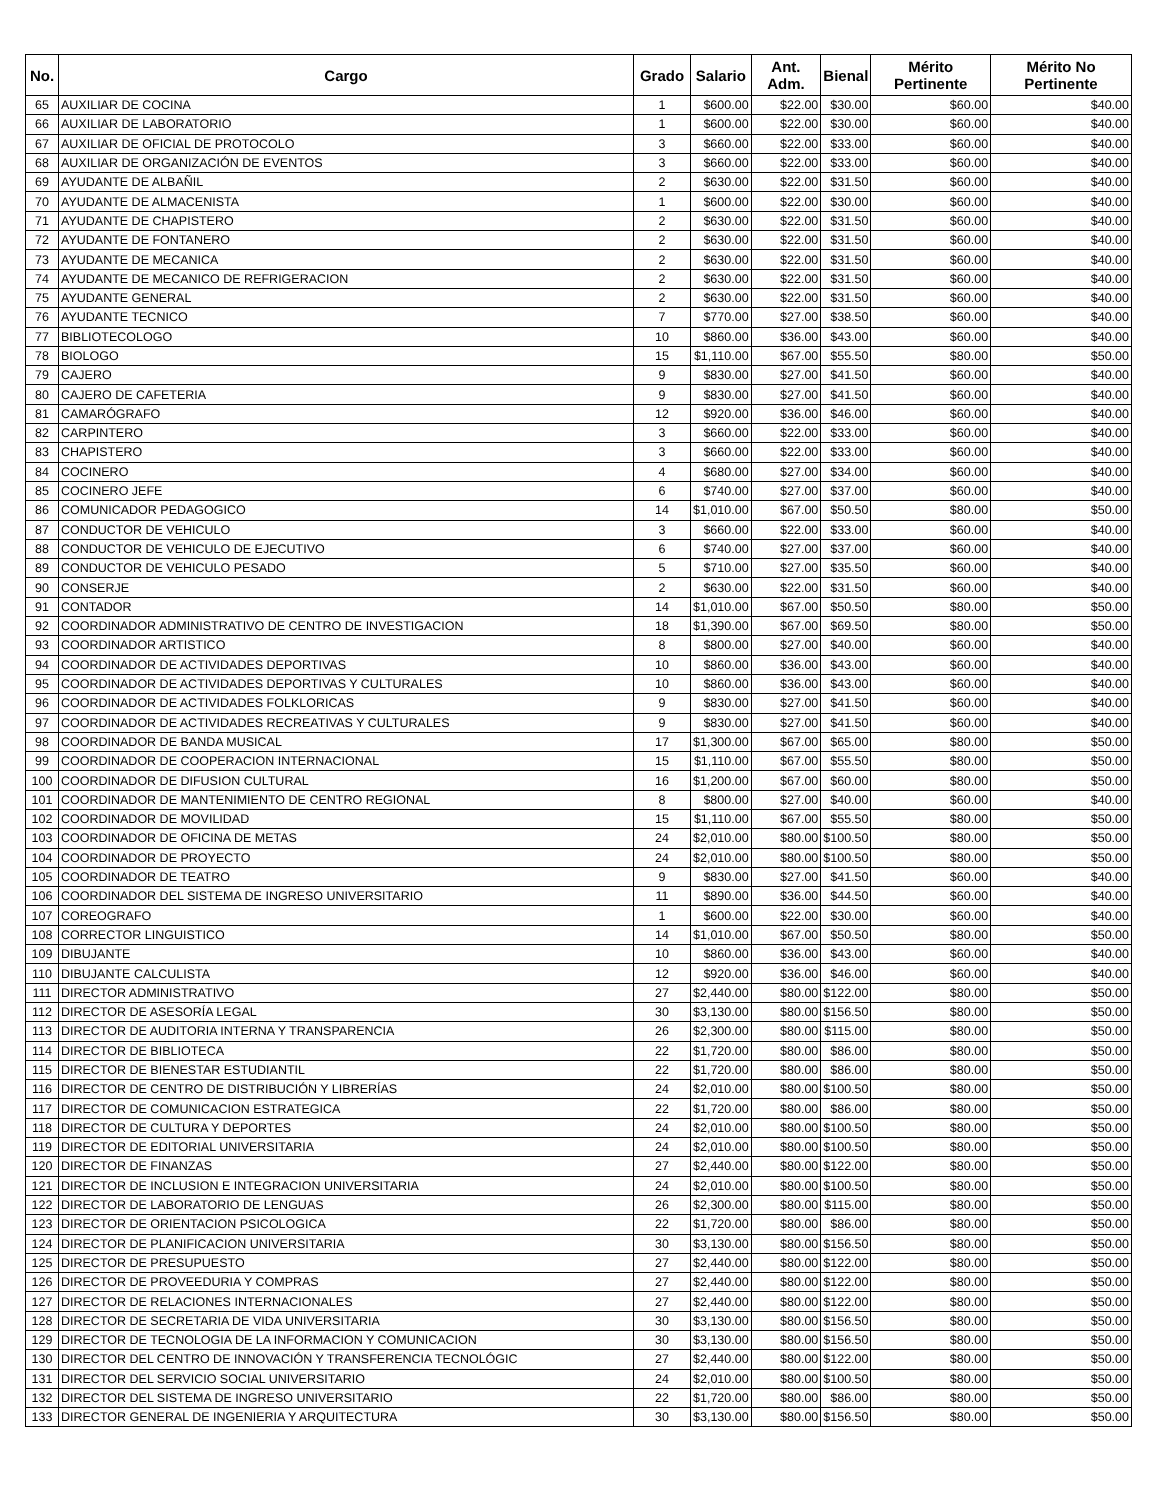| No. | Cargo | Grado | Salario | Ant. Adm. | Bienal | Mérito Pertinente | Mérito No Pertinente |
| --- | --- | --- | --- | --- | --- | --- | --- |
| 65 | AUXILIAR DE COCINA | 1 | $600.00 | $22.00 | $30.00 | $60.00 | $40.00 |
| 66 | AUXILIAR DE LABORATORIO | 1 | $600.00 | $22.00 | $30.00 | $60.00 | $40.00 |
| 67 | AUXILIAR DE OFICIAL DE PROTOCOLO | 3 | $660.00 | $22.00 | $33.00 | $60.00 | $40.00 |
| 68 | AUXILIAR DE ORGANIZACIÓN DE EVENTOS | 3 | $660.00 | $22.00 | $33.00 | $60.00 | $40.00 |
| 69 | AYUDANTE DE ALBAÑIL | 2 | $630.00 | $22.00 | $31.50 | $60.00 | $40.00 |
| 70 | AYUDANTE DE ALMACENISTA | 1 | $600.00 | $22.00 | $30.00 | $60.00 | $40.00 |
| 71 | AYUDANTE DE CHAPISTERO | 2 | $630.00 | $22.00 | $31.50 | $60.00 | $40.00 |
| 72 | AYUDANTE DE FONTANERO | 2 | $630.00 | $22.00 | $31.50 | $60.00 | $40.00 |
| 73 | AYUDANTE DE MECANICA | 2 | $630.00 | $22.00 | $31.50 | $60.00 | $40.00 |
| 74 | AYUDANTE DE MECANICO DE REFRIGERACION | 2 | $630.00 | $22.00 | $31.50 | $60.00 | $40.00 |
| 75 | AYUDANTE GENERAL | 2 | $630.00 | $22.00 | $31.50 | $60.00 | $40.00 |
| 76 | AYUDANTE TECNICO | 7 | $770.00 | $27.00 | $38.50 | $60.00 | $40.00 |
| 77 | BIBLIOTECOLOGO | 10 | $860.00 | $36.00 | $43.00 | $60.00 | $40.00 |
| 78 | BIOLOGO | 15 | $1,110.00 | $67.00 | $55.50 | $80.00 | $50.00 |
| 79 | CAJERO | 9 | $830.00 | $27.00 | $41.50 | $60.00 | $40.00 |
| 80 | CAJERO DE CAFETERIA | 9 | $830.00 | $27.00 | $41.50 | $60.00 | $40.00 |
| 81 | CAMARÓGRAFO | 12 | $920.00 | $36.00 | $46.00 | $60.00 | $40.00 |
| 82 | CARPINTERO | 3 | $660.00 | $22.00 | $33.00 | $60.00 | $40.00 |
| 83 | CHAPISTERO | 3 | $660.00 | $22.00 | $33.00 | $60.00 | $40.00 |
| 84 | COCINERO | 4 | $680.00 | $27.00 | $34.00 | $60.00 | $40.00 |
| 85 | COCINERO JEFE | 6 | $740.00 | $27.00 | $37.00 | $60.00 | $40.00 |
| 86 | COMUNICADOR PEDAGOGICO | 14 | $1,010.00 | $67.00 | $50.50 | $80.00 | $50.00 |
| 87 | CONDUCTOR DE VEHICULO | 3 | $660.00 | $22.00 | $33.00 | $60.00 | $40.00 |
| 88 | CONDUCTOR DE VEHICULO DE EJECUTIVO | 6 | $740.00 | $27.00 | $37.00 | $60.00 | $40.00 |
| 89 | CONDUCTOR DE VEHICULO PESADO | 5 | $710.00 | $27.00 | $35.50 | $60.00 | $40.00 |
| 90 | CONSERJE | 2 | $630.00 | $22.00 | $31.50 | $60.00 | $40.00 |
| 91 | CONTADOR | 14 | $1,010.00 | $67.00 | $50.50 | $80.00 | $50.00 |
| 92 | COORDINADOR ADMINISTRATIVO DE CENTRO DE INVESTIGACION | 18 | $1,390.00 | $67.00 | $69.50 | $80.00 | $50.00 |
| 93 | COORDINADOR ARTISTICO | 8 | $800.00 | $27.00 | $40.00 | $60.00 | $40.00 |
| 94 | COORDINADOR DE ACTIVIDADES DEPORTIVAS | 10 | $860.00 | $36.00 | $43.00 | $60.00 | $40.00 |
| 95 | COORDINADOR DE ACTIVIDADES DEPORTIVAS Y CULTURALES | 10 | $860.00 | $36.00 | $43.00 | $60.00 | $40.00 |
| 96 | COORDINADOR DE ACTIVIDADES FOLKLORICAS | 9 | $830.00 | $27.00 | $41.50 | $60.00 | $40.00 |
| 97 | COORDINADOR DE ACTIVIDADES RECREATIVAS Y CULTURALES | 9 | $830.00 | $27.00 | $41.50 | $60.00 | $40.00 |
| 98 | COORDINADOR DE BANDA MUSICAL | 17 | $1,300.00 | $67.00 | $65.00 | $80.00 | $50.00 |
| 99 | COORDINADOR DE COOPERACION INTERNACIONAL | 15 | $1,110.00 | $67.00 | $55.50 | $80.00 | $50.00 |
| 100 | COORDINADOR DE DIFUSION CULTURAL | 16 | $1,200.00 | $67.00 | $60.00 | $80.00 | $50.00 |
| 101 | COORDINADOR DE MANTENIMIENTO DE CENTRO REGIONAL | 8 | $800.00 | $27.00 | $40.00 | $60.00 | $40.00 |
| 102 | COORDINADOR DE MOVILIDAD | 15 | $1,110.00 | $67.00 | $55.50 | $80.00 | $50.00 |
| 103 | COORDINADOR DE OFICINA DE METAS | 24 | $2,010.00 | $80.00 | $100.50 | $80.00 | $50.00 |
| 104 | COORDINADOR DE PROYECTO | 24 | $2,010.00 | $80.00 | $100.50 | $80.00 | $50.00 |
| 105 | COORDINADOR DE TEATRO | 9 | $830.00 | $27.00 | $41.50 | $60.00 | $40.00 |
| 106 | COORDINADOR DEL SISTEMA DE INGRESO UNIVERSITARIO | 11 | $890.00 | $36.00 | $44.50 | $60.00 | $40.00 |
| 107 | COREOGRAFO | 1 | $600.00 | $22.00 | $30.00 | $60.00 | $40.00 |
| 108 | CORRECTOR LINGUISTICO | 14 | $1,010.00 | $67.00 | $50.50 | $80.00 | $50.00 |
| 109 | DIBUJANTE | 10 | $860.00 | $36.00 | $43.00 | $60.00 | $40.00 |
| 110 | DIBUJANTE CALCULISTA | 12 | $920.00 | $36.00 | $46.00 | $60.00 | $40.00 |
| 111 | DIRECTOR ADMINISTRATIVO | 27 | $2,440.00 | $80.00 | $122.00 | $80.00 | $50.00 |
| 112 | DIRECTOR DE ASESORÍA LEGAL | 30 | $3,130.00 | $80.00 | $156.50 | $80.00 | $50.00 |
| 113 | DIRECTOR DE AUDITORIA INTERNA Y TRANSPARENCIA | 26 | $2,300.00 | $80.00 | $115.00 | $80.00 | $50.00 |
| 114 | DIRECTOR DE BIBLIOTECA | 22 | $1,720.00 | $80.00 | $86.00 | $80.00 | $50.00 |
| 115 | DIRECTOR DE BIENESTAR ESTUDIANTIL | 22 | $1,720.00 | $80.00 | $86.00 | $80.00 | $50.00 |
| 116 | DIRECTOR DE CENTRO DE DISTRIBUCIÓN Y LIBRERÍAS | 24 | $2,010.00 | $80.00 | $100.50 | $80.00 | $50.00 |
| 117 | DIRECTOR DE COMUNICACION ESTRATEGICA | 22 | $1,720.00 | $80.00 | $86.00 | $80.00 | $50.00 |
| 118 | DIRECTOR DE CULTURA Y DEPORTES | 24 | $2,010.00 | $80.00 | $100.50 | $80.00 | $50.00 |
| 119 | DIRECTOR DE EDITORIAL UNIVERSITARIA | 24 | $2,010.00 | $80.00 | $100.50 | $80.00 | $50.00 |
| 120 | DIRECTOR DE FINANZAS | 27 | $2,440.00 | $80.00 | $122.00 | $80.00 | $50.00 |
| 121 | DIRECTOR DE INCLUSION E INTEGRACION UNIVERSITARIA | 24 | $2,010.00 | $80.00 | $100.50 | $80.00 | $50.00 |
| 122 | DIRECTOR DE LABORATORIO DE LENGUAS | 26 | $2,300.00 | $80.00 | $115.00 | $80.00 | $50.00 |
| 123 | DIRECTOR DE ORIENTACION PSICOLOGICA | 22 | $1,720.00 | $80.00 | $86.00 | $80.00 | $50.00 |
| 124 | DIRECTOR DE PLANIFICACION UNIVERSITARIA | 30 | $3,130.00 | $80.00 | $156.50 | $80.00 | $50.00 |
| 125 | DIRECTOR DE PRESUPUESTO | 27 | $2,440.00 | $80.00 | $122.00 | $80.00 | $50.00 |
| 126 | DIRECTOR DE PROVEEDURIA Y COMPRAS | 27 | $2,440.00 | $80.00 | $122.00 | $80.00 | $50.00 |
| 127 | DIRECTOR DE RELACIONES INTERNACIONALES | 27 | $2,440.00 | $80.00 | $122.00 | $80.00 | $50.00 |
| 128 | DIRECTOR DE SECRETARIA DE VIDA UNIVERSITARIA | 30 | $3,130.00 | $80.00 | $156.50 | $80.00 | $50.00 |
| 129 | DIRECTOR DE TECNOLOGIA DE LA INFORMACION Y COMUNICACION | 30 | $3,130.00 | $80.00 | $156.50 | $80.00 | $50.00 |
| 130 | DIRECTOR DEL CENTRO DE INNOVACIÓN Y TRANSFERENCIA TECNOLÓGIC | 27 | $2,440.00 | $80.00 | $122.00 | $80.00 | $50.00 |
| 131 | DIRECTOR DEL SERVICIO SOCIAL UNIVERSITARIO | 24 | $2,010.00 | $80.00 | $100.50 | $80.00 | $50.00 |
| 132 | DIRECTOR DEL SISTEMA DE INGRESO UNIVERSITARIO | 22 | $1,720.00 | $80.00 | $86.00 | $80.00 | $50.00 |
| 133 | DIRECTOR GENERAL DE INGENIERIA Y ARQUITECTURA | 30 | $3,130.00 | $80.00 | $156.50 | $80.00 | $50.00 |